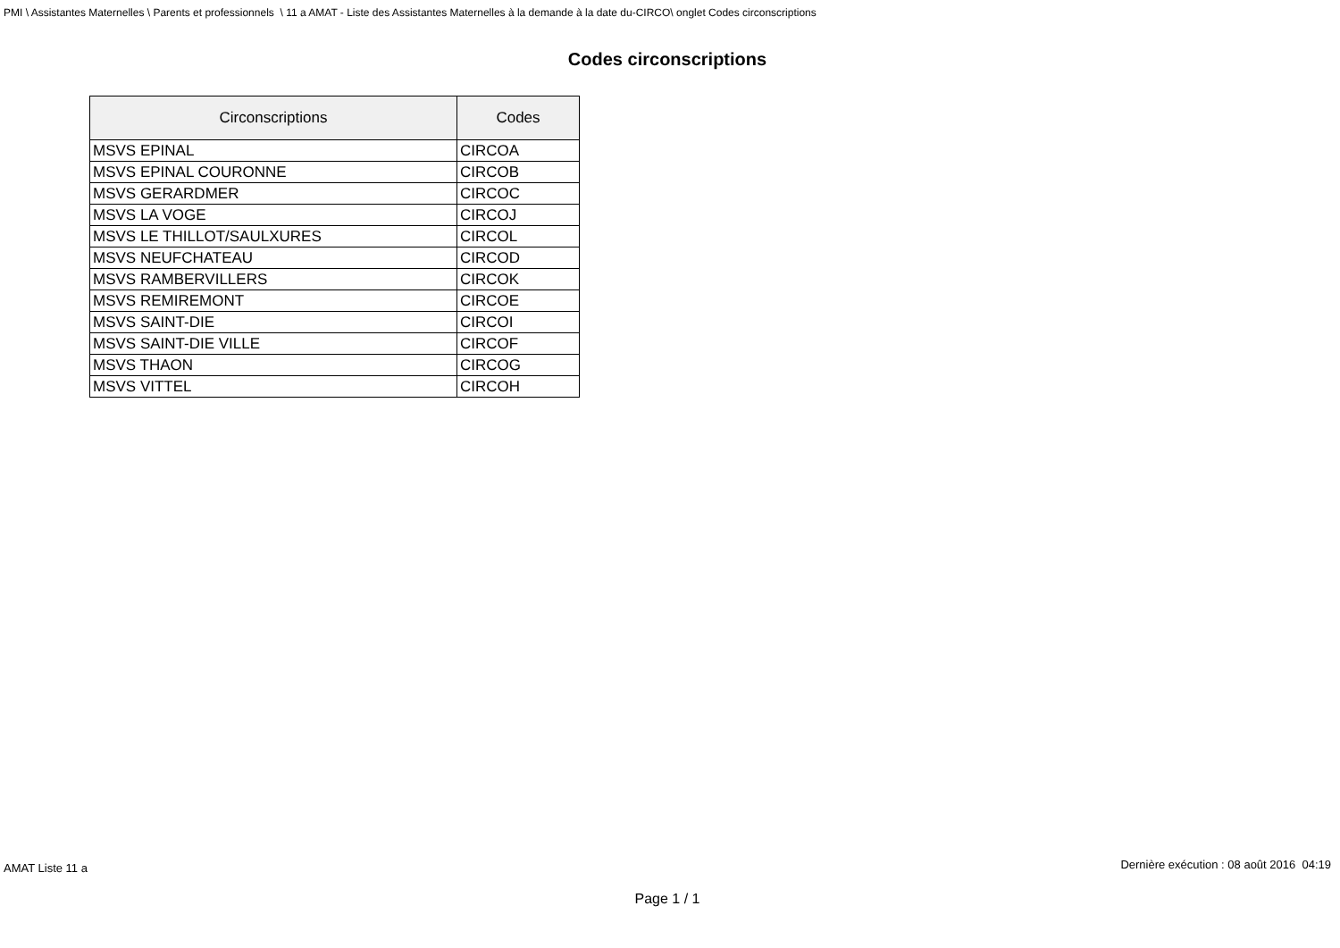PMI \ Assistantes Maternelles \ Parents et professionnels \ 11 a AMAT - Liste des Assistantes Maternelles à la demande à la date du-CIRCO\ onglet Codes circonscriptions
Codes circonscriptions
| Circonscriptions | Codes |
| --- | --- |
| MSVS EPINAL | CIRCOA |
| MSVS EPINAL COURONNE | CIRCOB |
| MSVS GERARDMER | CIRCOC |
| MSVS LA VOGE | CIRCOJ |
| MSVS LE THILLOT/SAULXURES | CIRCOL |
| MSVS NEUFCHATEAU | CIRCOD |
| MSVS RAMBERVILLERS | CIRCOK |
| MSVS REMIREMONT | CIRCOE |
| MSVS SAINT-DIE | CIRCOI |
| MSVS SAINT-DIE VILLE | CIRCOF |
| MSVS THAON | CIRCOG |
| MSVS VITTEL | CIRCOH |
AMAT Liste 11 a Dernière exécution : 08 août 2016 04:19
Page 1 / 1